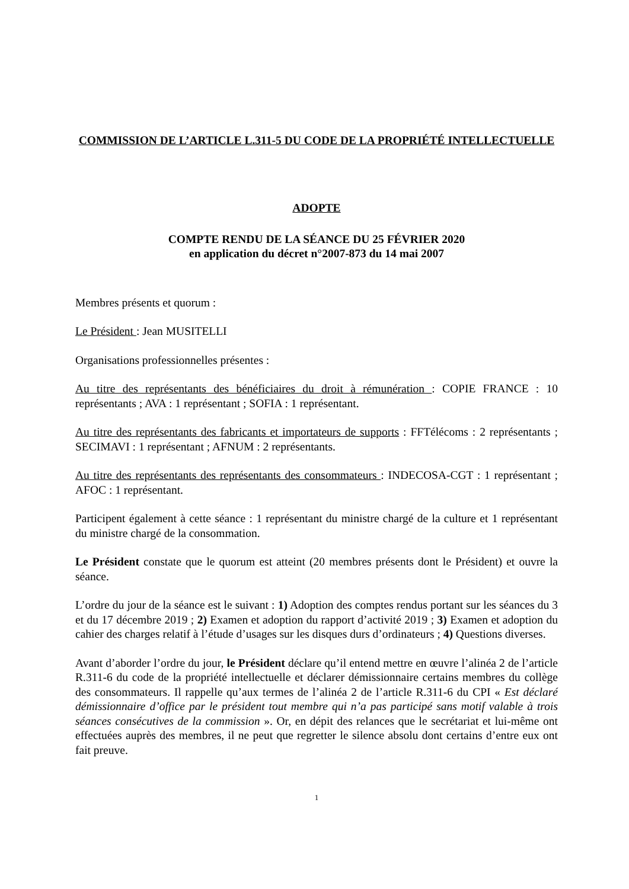COMMISSION DE L’ARTICLE L.311-5 DU CODE DE LA PROPRIÉTÉ INTELLECTUELLE
ADOPTE
COMPTE RENDU DE LA SÉANCE DU 25 FÉVRIER 2020
en application du décret n°2007-873 du 14 mai 2007
Membres présents et quorum :
Le Président : Jean MUSITELLI
Organisations professionnelles présentes :
Au titre des représentants des bénéficiaires du droit à rémunération : COPIE FRANCE : 10 représentants ; AVA : 1 représentant ; SOFIA : 1 représentant.
Au titre des représentants des fabricants et importateurs de supports : FFTélécoms : 2 représentants ; SECIMAVI : 1 représentant ; AFNUM : 2 représentants.
Au titre des représentants des représentants des consommateurs : INDECOSA-CGT : 1 représentant ; AFOC : 1 représentant.
Participent également à cette séance : 1 représentant du ministre chargé de la culture et 1 représentant du ministre chargé de la consommation.
Le Président constate que le quorum est atteint (20 membres présents dont le Président) et ouvre la séance.
L’ordre du jour de la séance est le suivant : 1) Adoption des comptes rendus portant sur les séances du 3 et du 17 décembre 2019 ; 2) Examen et adoption du rapport d’activité 2019 ; 3) Examen et adoption du cahier des charges relatif à l’étude d’usages sur les disques durs d’ordinateurs ; 4) Questions diverses.
Avant d’aborder l’ordre du jour, le Président déclare qu’il entend mettre en œuvre l’alinéa 2 de l’article R.311-6 du code de la propriété intellectuelle et déclarer démissionnaire certains membres du collège des consommateurs. Il rappelle qu’aux termes de l’alinéa 2 de l’article R.311-6 du CPI « Est déclaré démissionnaire d’office par le président tout membre qui n’a pas participé sans motif valable à trois séances consécutives de la commission ». Or, en dépit des relances que le secrétariat et lui-même ont effectuées auprès des membres, il ne peut que regretter le silence absolu dont certains d’entre eux ont fait preuve.
1